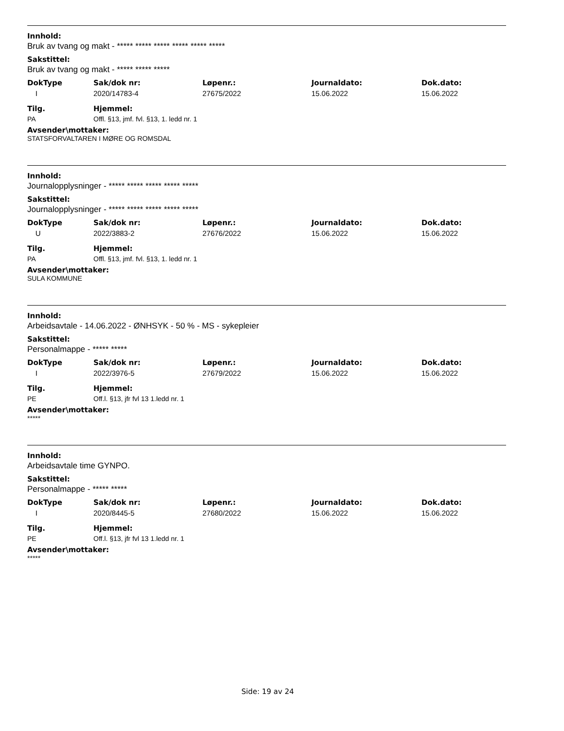Innhold:
Bruk av tvang og makt - ***** ***** ***** ***** ***** *****
Sakstittel:
Bruk av tvang og makt - ***** ***** *****
| DokType | Sak/dok nr: | Løpenr.: | Journaldato: | Dok.dato: |
| --- | --- | --- | --- | --- |
| I | 2020/14783-4 | 27675/2022 | 15.06.2022 | 15.06.2022 |
| Tilg. | Hjemmel: |
| --- | --- |
| PA | Offl. §13, jmf. fvl. §13, 1. ledd nr. 1 |
Avsender\mottaker:
STATSFORVALTAREN I MØRE OG ROMSDAL
Innhold:
Journalopplysninger - ***** ***** ***** ***** *****
Sakstittel:
Journalopplysninger - ***** ***** ***** ***** *****
| DokType | Sak/dok nr: | Løpenr.: | Journaldato: | Dok.dato: |
| --- | --- | --- | --- | --- |
| U | 2022/3883-2 | 27676/2022 | 15.06.2022 | 15.06.2022 |
| Tilg. | Hjemmel: |
| --- | --- |
| PA | Offl. §13, jmf. fvl. §13, 1. ledd nr. 1 |
Avsender\mottaker:
SULA KOMMUNE
Innhold:
Arbeidsavtale - 14.06.2022 - ØNHSYK - 50 % - MS - sykepleier
Sakstittel:
Personalmappe - ***** *****
| DokType | Sak/dok nr: | Løpenr.: | Journaldato: | Dok.dato: |
| --- | --- | --- | --- | --- |
| I | 2022/3976-5 | 27679/2022 | 15.06.2022 | 15.06.2022 |
| Tilg. | Hjemmel: |
| --- | --- |
| PE | Off.l. §13, jfr fvl 13 1.ledd nr. 1 |
Avsender\mottaker:
*****
Innhold:
Arbeidsavtale time GYNPO.
Sakstittel:
Personalmappe - ***** *****
| DokType | Sak/dok nr: | Løpenr.: | Journaldato: | Dok.dato: |
| --- | --- | --- | --- | --- |
| I | 2020/8445-5 | 27680/2022 | 15.06.2022 | 15.06.2022 |
| Tilg. | Hjemmel: |
| --- | --- |
| PE | Off.l. §13, jfr fvl 13 1.ledd nr. 1 |
Avsender\mottaker:
*****
Side: 19 av 24